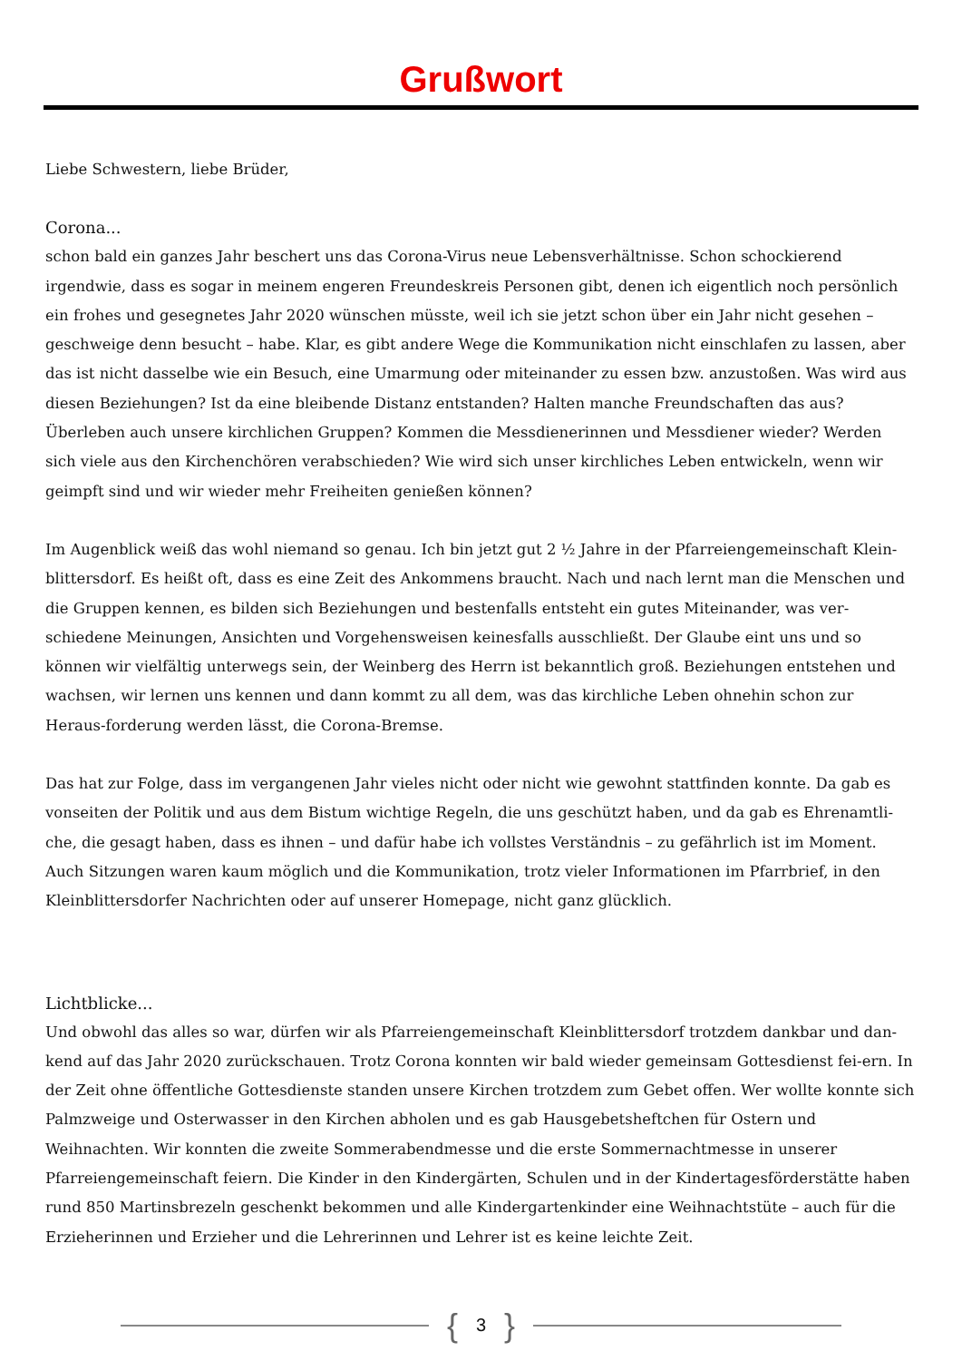Grußwort
Liebe Schwestern, liebe Brüder,
Corona...
schon bald ein ganzes Jahr beschert uns das Corona-Virus neue Lebensverhältnisse. Schon schockierend irgendwie, dass es sogar in meinem engeren Freundeskreis Personen gibt, denen ich eigentlich noch persönlich ein frohes und gesegnetes Jahr 2020 wünschen müsste, weil ich sie jetzt schon über ein Jahr nicht gesehen – geschweige denn besucht – habe. Klar, es gibt andere Wege die Kommunikation nicht einschlafen zu lassen, aber das ist nicht dasselbe wie ein Besuch, eine Umarmung oder miteinander zu essen bzw. anzustoßen. Was wird aus diesen Beziehungen? Ist da eine bleibende Distanz entstanden? Halten manche Freundschaften das aus? Überleben auch unsere kirchlichen Gruppen? Kommen die Messdienerinnen und Messdiener wieder? Werden sich viele aus den Kirchenchören verabschieden? Wie wird sich unser kirchliches Leben entwickeln, wenn wir geimpft sind und wir wieder mehr Freiheiten genießen können?
Im Augenblick weiß das wohl niemand so genau. Ich bin jetzt gut 2 ½ Jahre in der Pfarreiengemeinschaft Klein-blittersdorf. Es heißt oft, dass es eine Zeit des Ankommens braucht. Nach und nach lernt man die Menschen und die Gruppen kennen, es bilden sich Beziehungen und bestenfalls entsteht ein gutes Miteinander, was ver-schiedene Meinungen, Ansichten und Vorgehensweisen keinesfalls ausschließt. Der Glaube eint uns und so können wir vielfältig unterwegs sein, der Weinberg des Herrn ist bekanntlich groß. Beziehungen entstehen und wachsen, wir lernen uns kennen und dann kommt zu all dem, was das kirchliche Leben ohnehin schon zur Heraus-forderung werden lässt, die Corona-Bremse.
Das hat zur Folge, dass im vergangenen Jahr vieles nicht oder nicht wie gewohnt stattfinden konnte. Da gab es vonseiten der Politik und aus dem Bistum wichtige Regeln, die uns geschützt haben, und da gab es Ehrenamtli-che, die gesagt haben, dass es ihnen – und dafür habe ich vollstes Verständnis – zu gefährlich ist im Moment. Auch Sitzungen waren kaum möglich und die Kommunikation, trotz vieler Informationen im Pfarrbrief, in den Kleinblittersdorfer Nachrichten oder auf unserer Homepage, nicht ganz glücklich.
Lichtblicke...
Und obwohl das alles so war, dürfen wir als Pfarreiengemeinschaft Kleinblittersdorf trotzdem dankbar und dan-kend auf das Jahr 2020 zurückschauen. Trotz Corona konnten wir bald wieder gemeinsam Gottesdienst fei-ern. In der Zeit ohne öffentliche Gottesdienste standen unsere Kirchen trotzdem zum Gebet offen. Wer wollte konnte sich Palmzweige und Osterwasser in den Kirchen abholen und es gab Hausgebetsheftchen für Ostern und Weihnachten. Wir konnten die zweite Sommerabendmesse und die erste Sommernachtmesse in unserer Pfarreiengemeinschaft feiern. Die Kinder in den Kindergärten, Schulen und in der Kindertagesförderstätte haben rund 850 Martinsbrezeln geschenkt bekommen und alle Kindergartenkinder eine Weihnachtstüte – auch für die Erzieherinnen und Erzieher und die Lehrerinnen und Lehrer ist es keine leichte Zeit.
{ 3 }